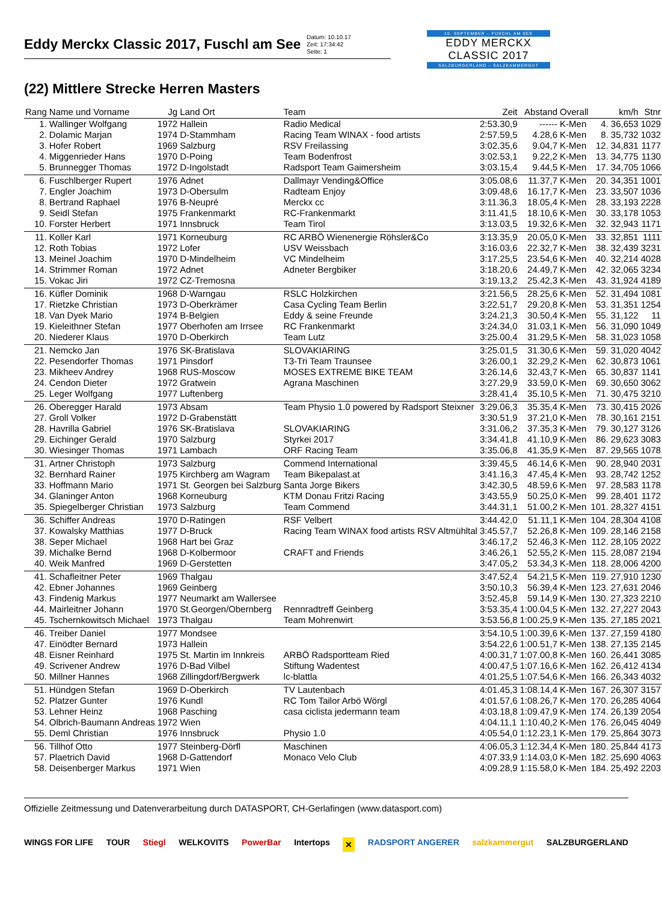Eddy Merckx Classic 2017, Fuschl am See
Datum: 10.10.17
Zeit: 17:34:42
Seite: 1
10. SEPTEMBER – FUSCHL AM SEE
EDDY MERCKX
CLASSIC 2017
SALZBURGERLAND – SALZKAMMERGUT
(22) Mittlere Strecke Herren Masters
| Rang | Name und Vorname | Jg | Land Ort | Team | Zeit | Abstand | Overall | | km/h | Stnr |
| --- | --- | --- | --- | --- | --- | --- | --- | --- | --- | --- |
| 1. | Wallinger Wolfgang | 1972 | Hallein | Radio Medical | 2:53.30,9 | ------ | K-Men | 4. | 36,653 | 1029 |
| 2. | Dolamic Marjan | 1974 | D-Stammham | Racing Team WINAX - food artists | 2:57.59,5 | 4.28,6 | K-Men | 8. | 35,732 | 1032 |
| 3. | Hofer Robert | 1969 | Salzburg | RSV Freilassing | 3:02.35,6 | 9.04,7 | K-Men | 12. | 34,831 | 1177 |
| 4. | Miggenrieder Hans | 1970 | D-Poing | Team Bodenfrost | 3:02.53,1 | 9.22,2 | K-Men | 13. | 34,775 | 1130 |
| 5. | Brunnegger Thomas | 1972 | D-Ingolstadt | Radsport Team Gaimersheim | 3:03.15,4 | 9.44,5 | K-Men | 17. | 34,705 | 1066 |
| 6. | Fuschlberger Rupert | 1976 | Adnet | Dallmayr Vending&Office | 3:05.08,6 | 11.37,7 | K-Men | 20. | 34,351 | 1001 |
| 7. | Engler Joachim | 1973 | D-Obersulm | Radteam Enjoy | 3:09.48,6 | 16.17,7 | K-Men | 23. | 33,507 | 1036 |
| 8. | Bertrand Raphael | 1976 | B-Neupré | Merckx cc | 3:11.36,3 | 18.05,4 | K-Men | 28. | 33,193 | 2228 |
| 9. | Seidl Stefan | 1975 | Frankenmarkt | RC-Frankenmarkt | 3:11.41,5 | 18.10,6 | K-Men | 30. | 33,178 | 1053 |
| 10. | Forster Herbert | 1971 | Innsbruck | Team Tirol | 3:13.03,5 | 19.32,6 | K-Men | 32. | 32,943 | 1171 |
| 11. | Koller Karl | 1971 | Korneuburg | RC ARBÖ Wienenergie Röhsler&Co | 3:13.35,9 | 20.05,0 | K-Men | 33. | 32,851 | 1111 |
| 12. | Roth Tobias | 1972 | Lofer | USV Weissbach | 3:16.03,6 | 22.32,7 | K-Men | 38. | 32,439 | 3231 |
| 13. | Meinel Joachim | 1970 | D-Mindelheim | VC Mindelheim | 3:17.25,5 | 23.54,6 | K-Men | 40. | 32,214 | 4028 |
| 14. | Strimmer Roman | 1972 | Adnet | Adneter Bergbiker | 3:18.20,6 | 24.49,7 | K-Men | 42. | 32,065 | 3234 |
| 15. | Vokac Jiri | 1972 | CZ-Tremosna | | 3:19.13,2 | 25.42,3 | K-Men | 43. | 31,924 | 4189 |
| 16. | Küfler Dominik | 1968 | D-Warngau | RSLC Holzkirchen | 3:21.56,5 | 28.25,6 | K-Men | 52. | 31,494 | 1081 |
| 17. | Rietzke Christian | 1973 | D-Oberkrämer | Casa Cycling Team Berlin | 3:22.51,7 | 29.20,8 | K-Men | 53. | 31,351 | 1254 |
| 18. | Van Dyek Mario | 1974 | B-Belgien | Eddy & seine Freunde | 3:24.21,3 | 30.50,4 | K-Men | 55. | 31,122 | 11 |
| 19. | Kieleithner Stefan | 1977 | Oberhofen am Irrsee | RC Frankenmarkt | 3:24.34,0 | 31.03,1 | K-Men | 56. | 31,090 | 1049 |
| 20. | Niederer Klaus | 1970 | D-Oberkirch | Team Lutz | 3:25.00,4 | 31.29,5 | K-Men | 58. | 31,023 | 1058 |
| 21. | Nemcko Jan | 1976 | SK-Bratislava | SLOVAKIARING | 3:25.01,5 | 31.30,6 | K-Men | 59. | 31,020 | 4042 |
| 22. | Pesendorfer Thomas | 1971 | Pinsdorf | T3-Tri Team Traunsee | 3:26.00,1 | 32.29,2 | K-Men | 62. | 30,873 | 1061 |
| 23. | Mikheev Andrey | 1968 | RUS-Moscow | MOSES EXTREME BIKE TEAM | 3:26.14,6 | 32.43,7 | K-Men | 65. | 30,837 | 1141 |
| 24. | Cendon Dieter | 1972 | Gratwein | Agrana Maschinen | 3:27.29,9 | 33.59,0 | K-Men | 69. | 30,650 | 3062 |
| 25. | Leger Wolfgang | 1977 | Luftenberg | | 3:28.41,4 | 35.10,5 | K-Men | 71. | 30,475 | 3210 |
| 26. | Oberegger Harald | 1973 | Absam | Team Physio 1.0 powered by Radsport Steixner | 3:29.06,3 | 35.35,4 | K-Men | 73. | 30,415 | 2026 |
| 27. | Groll Volker | 1972 | D-Grabenstätt | | 3:30.51,9 | 37.21,0 | K-Men | 78. | 30,161 | 2151 |
| 28. | Havrilla Gabriel | 1976 | SK-Bratislava | SLOVAKIARING | 3:31.06,2 | 37.35,3 | K-Men | 79. | 30,127 | 3126 |
| 29. | Eichinger Gerald | 1970 | Salzburg | Styrkei 2017 | 3:34.41,8 | 41.10,9 | K-Men | 86. | 29,623 | 3083 |
| 30. | Wiesinger Thomas | 1971 | Lambach | ORF Racing Team | 3:35.06,8 | 41.35,9 | K-Men | 87. | 29,565 | 1078 |
| 31. | Artner Christoph | 1973 | Salzburg | Commend International | 3:39.45,5 | 46.14,6 | K-Men | 90. | 28,940 | 2031 |
| 32. | Bernhard Rainer | 1975 | Kirchberg am Wagram | Team Bikepalast.at | 3:41.16,3 | 47.45,4 | K-Men | 93. | 28,742 | 1252 |
| 33. | Hoffmann Mario | 1971 | St. Georgen bei Salzburg | Santa Jorge Bikers | 3:42.30,5 | 48.59,6 | K-Men | 97. | 28,583 | 1178 |
| 34. | Glaninger Anton | 1968 | Korneuburg | KTM Donau Fritzi Racing | 3:43.55,9 | 50.25,0 | K-Men | 99. | 28,401 | 1172 |
| 35. | Spiegelberger Christian | 1973 | Salzburg | Team Commend | 3:44.31,1 | 51.00,2 | K-Men | 101. | 28,327 | 4151 |
| 36. | Schiffer Andreas | 1970 | D-Ratingen | RSF Velbert | 3:44.42,0 | 51.11,1 | K-Men | 104. | 28,304 | 4108 |
| 37. | Kowalsky Matthias | 1977 | D-Bruck | Racing Team WINAX food artists RSV Altmühltal | 3:45.57,7 | 52.26,8 | K-Men | 109. | 28,146 | 2158 |
| 38. | Seper Michael | 1968 | Hart bei Graz | | 3:46.17,2 | 52.46,3 | K-Men | 112. | 28,105 | 2022 |
| 39. | Michalke Bernd | 1968 | D-Kolbermoor | CRAFT and Friends | 3:46.26,1 | 52.55,2 | K-Men | 115. | 28,087 | 2194 |
| 40. | Weik Manfred | 1969 | D-Gerstetten | | 3:47.05,2 | 53.34,3 | K-Men | 118. | 28,006 | 4200 |
| 41. | Schafleitner Peter | 1969 | Thalgau | | 3:47.52,4 | 54.21,5 | K-Men | 119. | 27,910 | 1230 |
| 42. | Ebner Johannes | 1969 | Geinberg | | 3:50.10,3 | 56.39,4 | K-Men | 123. | 27,631 | 2046 |
| 43. | Findenig Markus | 1977 | Neumarkt am Wallersee | | 3:52.45,8 | 59.14,9 | K-Men | 130. | 27,323 | 2210 |
| 44. | Mairleitner Johann | 1970 | St.Georgen/Obernberg | Rennradtreff Geinberg | 3:53.35,4 | 1:00.04,5 | K-Men | 132. | 27,227 | 2043 |
| 45. | Tschernkowitsch Michael | 1973 | Thalgau | Team Mohrenwirt | 3:53.56,8 | 1:00.25,9 | K-Men | 135. | 27,185 | 2021 |
| 46. | Treiber Daniel | 1977 | Mondsee | | 3:54.10,5 | 1:00.39,6 | K-Men | 137. | 27,159 | 4180 |
| 47. | Einödter Bernard | 1973 | Hallein | | 3:54.22,6 | 1:00.51,7 | K-Men | 138. | 27,135 | 2145 |
| 48. | Eisner Reinhard | 1975 | St. Martin im Innkreis | ARBÖ Radsportteam Ried | 4:00.31,7 | 1:07.00,8 | K-Men | 160. | 26,441 | 3085 |
| 49. | Scrivener Andrew | 1976 | D-Bad Vilbel | Stiftung Wadentest | 4:00.47,5 | 1:07.16,6 | K-Men | 162. | 26,412 | 4134 |
| 50. | Millner Hannes | 1968 | Zillingdorf/Bergwerk | lc-blattla | 4:01.25,5 | 1:07.54,6 | K-Men | 166. | 26,343 | 4032 |
| 51. | Hündgen Stefan | 1969 | D-Oberkirch | TV Lautenbach | 4:01.45,3 | 1:08.14,4 | K-Men | 167. | 26,307 | 3157 |
| 52. | Platzer Gunter | 1976 | Kundl | RC Tom Tailor Arbö Wörgl | 4:01.57,6 | 1:08.26,7 | K-Men | 170. | 26,285 | 4064 |
| 53. | Lehner Heinz | 1968 | Pasching | casa ciclista jedermann team | 4:03.18,8 | 1:09.47,9 | K-Men | 174. | 26,139 | 2054 |
| 54. | Olbrich-Baumann Andreas | 1972 | Wien | | 4:04.11,1 | 1:10.40,2 | K-Men | 176. | 26,045 | 4049 |
| 55. | Deml Christian | 1976 | Innsbruck | Physio 1.0 | 4:05.54,0 | 1:12.23,1 | K-Men | 179. | 25,864 | 3073 |
| 56. | Tillhof Otto | 1977 | Steinberg-Dörfl | Maschinen | 4:06.05,3 | 1:12.34,4 | K-Men | 180. | 25,844 | 4173 |
| 57. | Plaetrich David | 1968 | D-Gattendorf | Monaco Velo Club | 4:07.33,9 | 1:14.03,0 | K-Men | 182. | 25,690 | 4063 |
| 58. | Deisenberger Markus | 1971 | Wien | | 4:09.28,9 | 1:15.58,0 | K-Men | 184. | 25,492 | 2203 |
Offizielle Zeitmessung und Datenverarbeitung durch DATASPORT, CH-Gerlafingen (www.datasport.com)
WINGS FOR LIFE TOUR Stiegl WELKOVITS PowerBar Intertops ✕ RADSPORT ANGERER salzkammergut SALZBURGERLAND